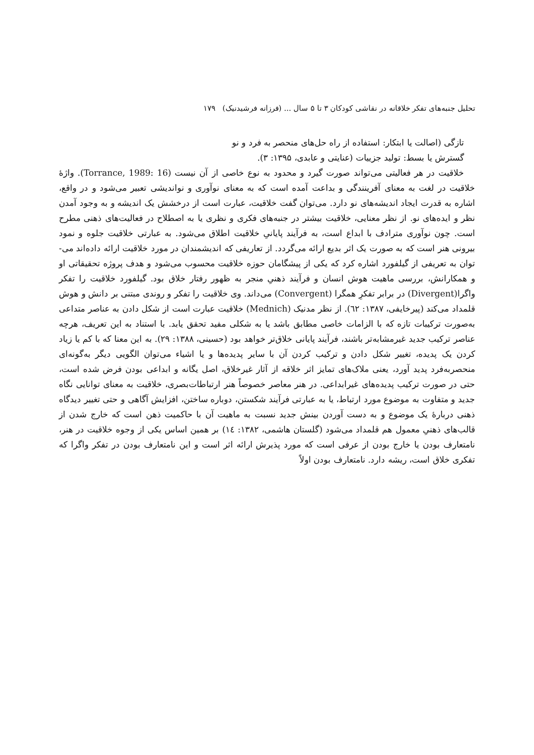تحلیل جنبه‌های تفکر خلاقانه در نقاشی کودکان ۳ تا ۵ سال ... (فرزانه فرشیدنیک) ۱۷۹
تازگی (اصالت یا ابتکار: استفاده از راه حل‌های منحصر به فرد و نو
گسترش یا بسط: تولید جزییات (عنایتی و عابدی، ۱۳۹۵: ۳).
خلاقیت در هر فعالیتی می‌تواند صورت گیرد و محدود به نوع خاصی از آن نیست (Torrance, 1989: 16). واژهٔ خلاقیت در لغت به معنای آفرینندگی و بداعت آمده است که به معنای نوآوری و نواندیشی تعبیر می‌شود و در واقع، اشاره به قدرت ایجاد اندیشه‌های نو دارد. می‌توان گفت خلاقیت، عبارت است از درخشش یک اندیشه و به وجود آمدن نظر و ایده‌های نو. از نظر معنایی، خلاقیت بیشتر در جنبه‌های فکری و نظری یا به اصطلاح در فعالیت‌های ذهنی مطرح است. چون نوآوری مترادف با ابداع است، به فرآیند پایانیِ خلاقیت اطلاق می‌شود. به عبارتی خلاقیت جلوه و نمود بیرونی هنر است که به صورت یک اثر بدیع ارائه می‌گردد. از تعاریفی که اندیشمندان در مورد خلاقیت ارائه داده‌اند می-توان به تعریفی از گیلفورد اشاره کرد که یکی از پیشگامان حوزه خلاقیت محسوب می‌شود و هدف پروژه تحقیقاتی او و همکارانش، بررسی ماهیت هوش انسان و فرآیند ذهنیِ منجر به ظهور رفتار خلاق بود. گیلفورد خلاقیت را تفکر واگرا(Divergent) در برابر تفکرِ همگرا (Convergent) می‌داند. وی خلاقیت را تفکر و روندی مبتنی بر دانش و هوش قلمداد می‌کند (پیرخایفی، ۱۳۸۷: ٦٢). از نظر مدنیک (Mednich) خلاقیت عبارت است از شکل دادن به عناصر متداعی به‌صورت ترکیبات تازه که با الزامات خاصی مطابق باشد یا به شکلی مفید تحقق یابد. با استناد به این تعریف، هرچه عناصر ترکیب جدید غیرمشابه‌تر باشند، فرآیند پایانی خلاق‌تر خواهد بود (حسینی، ۱۳۸۸: ۲۹). به این معنا که با کم یا زیاد کردن یک پدیده، تغییر شکل دادن و ترکیب کردن آن با سایر پدیده‌ها و یا اشیاء می‌توان الگویی دیگر به‌گونه‌ای منحصربه‌فرد پدید آورد، یعنی ملاک‌های تمایز اثر خلاقه از آثار غیرخلاق، اصل یگانه و ابداعی بودن فرض شده است، حتی در صورت ترکیب پدیده‌های غیرابداعی. در هنر معاصر خصوصاً هنر ارتباطات‌بصری، خلاقیت به معنای توانایی نگاه جدید و متفاوت به موضوع مورد ارتباط، یا به عبارتی فرآیند شکستن، دوباره ساختن، افزایش آگاهی و حتی تغییر دیدگاه ذهنی دربارهٔ یک موضوع و به دست آوردن بینش جدید نسبت به ماهیت آن با حاکمیت ذهن است که خارج شدن از قالب‌های ذهنیِ معمول هم قلمداد می‌شود (گلستان هاشمی، ۱۳۸۲: ١٤) بر همین اساس یکی از وجوه خلاقیت در هنر، نامتعارف بودن یا خارج بودن از عرفی است که مورد پذیرش ارائه اثر است و این نامتعارف بودن در تفکر واگرا که تفکری خلاق است، ریشه دارد. نامتعارف بودن اولاً